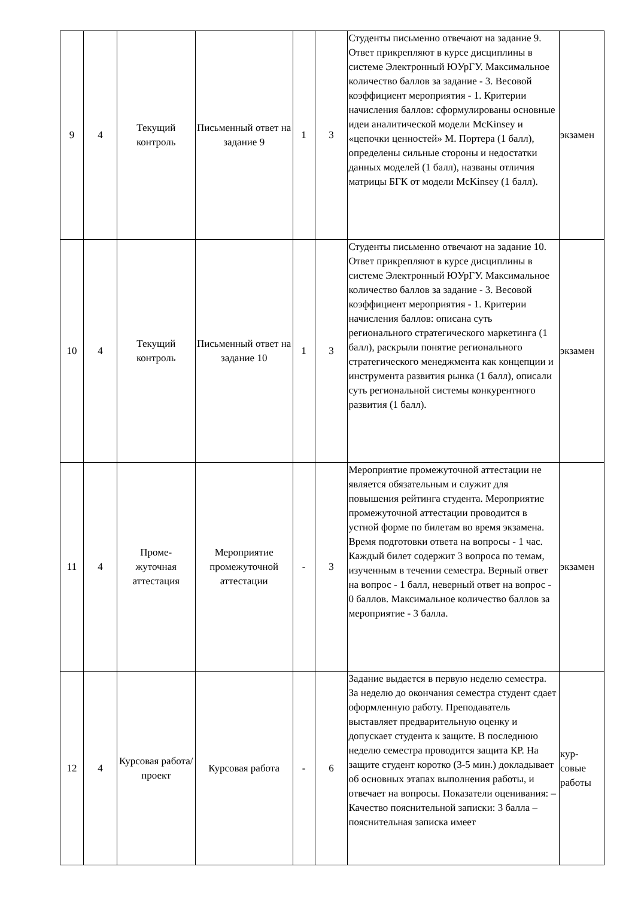| 9 | 4 | Текущий контроль | Письменный ответ на задание 9 | 1 | 3 | Студенты письменно отвечают на задание 9. Ответ прикрепляют в курсе дисциплины в системе Электронный ЮУрГУ. Максимальное количество баллов за задание - 3. Весовой коэффициент мероприятия - 1. Критерии начисления баллов: сформулированы основные идеи аналитической модели McKinsey и «цепочки ценностей» М. Портера (1 балл), определены сильные стороны и недостатки данных моделей (1 балл), названы отличия матрицы БГК от модели McKinsey (1 балл). | экзамен |
| 10 | 4 | Текущий контроль | Письменный ответ на задание 10 | 1 | 3 | Студенты письменно отвечают на задание 10. Ответ прикрепляют в курсе дисциплины в системе Электронный ЮУрГУ. Максимальное количество баллов за задание - 3. Весовой коэффициент мероприятия - 1. Критерии начисления баллов: описана суть регионального стратегического маркетинга (1 балл), раскрыли понятие регионального стратегического менеджмента как концепции и инструмента развития рынка (1 балл), описали суть региональной системы конкурентного развития (1 балл). | экзамен |
| 11 | 4 | Проме- жуточная аттестация | Мероприятие промежуточной аттестации | - | 3 | Мероприятие промежуточной аттестации не является обязательным и служит для повышения рейтинга студента. Мероприятие промежуточной аттестации проводится в устной форме по билетам во время экзамена. Время подготовки ответа на вопросы - 1 час. Каждый билет содержит 3 вопроса по темам, изученным в течении семестра. Верный ответ на вопрос - 1 балл, неверный ответ на вопрос - 0 баллов. Максимальное количество баллов за мероприятие - 3 балла. | экзамен |
| 12 | 4 | Курсовая работа/проект | Курсовая работа | - | 6 | Задание выдается в первую неделю семестра. За неделю до окончания семестра студент сдает оформленную работу. Преподаватель выставляет предварительную оценку и допускает студента к защите. В последнюю неделю семестра проводится защита КР. На защите студент коротко (3-5 мин.) докладывает об основных этапах выполнения работы, и отвечает на вопросы. Показатели оценивания: – Качество пояснительной записки: 3 балла – пояснительная записка имеет | кур- совые работы |